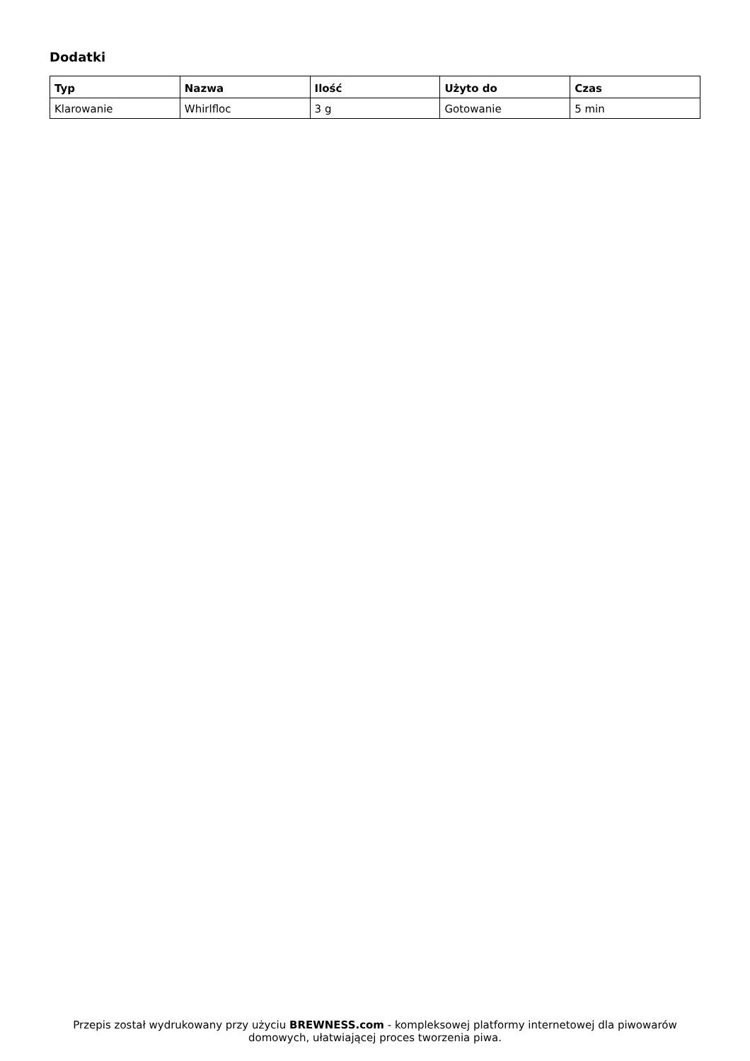Dodatki
| Typ | Nazwa | Ilość | Użyto do | Czas |
| --- | --- | --- | --- | --- |
| Klarowanie | Whirlfloc | 3 g | Gotowanie | 5 min |
Przepis został wydrukowany przy użyciu BREWNESS.com - kompleksowej platformy internetowej dla piwowarów domowych, ułatwiającej proces tworzenia piwa.